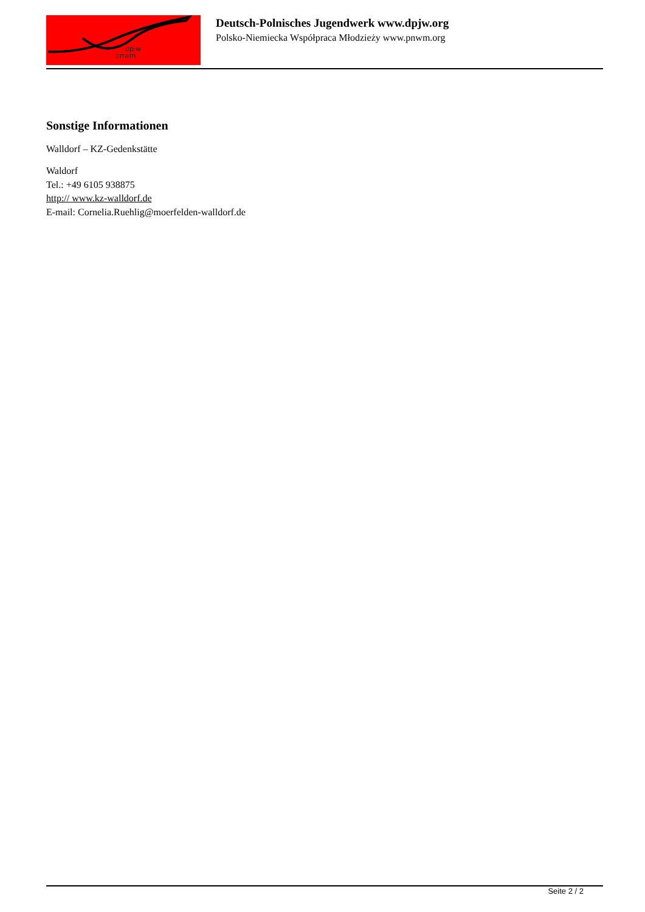dpjw
pnwm
Deutsch-Polnisches Jugendwerk www.dpjw.org
Polsko-Niemiecka Współpraca Młodzieży www.pnwm.org
Sonstige Informationen
Walldorf – KZ-Gedenkstätte
Waldorf
Tel.: +49 6105 938875
http:// www.kz-walldorf.de
E-mail: Cornelia.Ruehlig@moerfelden-walldorf.de
Seite 2 / 2